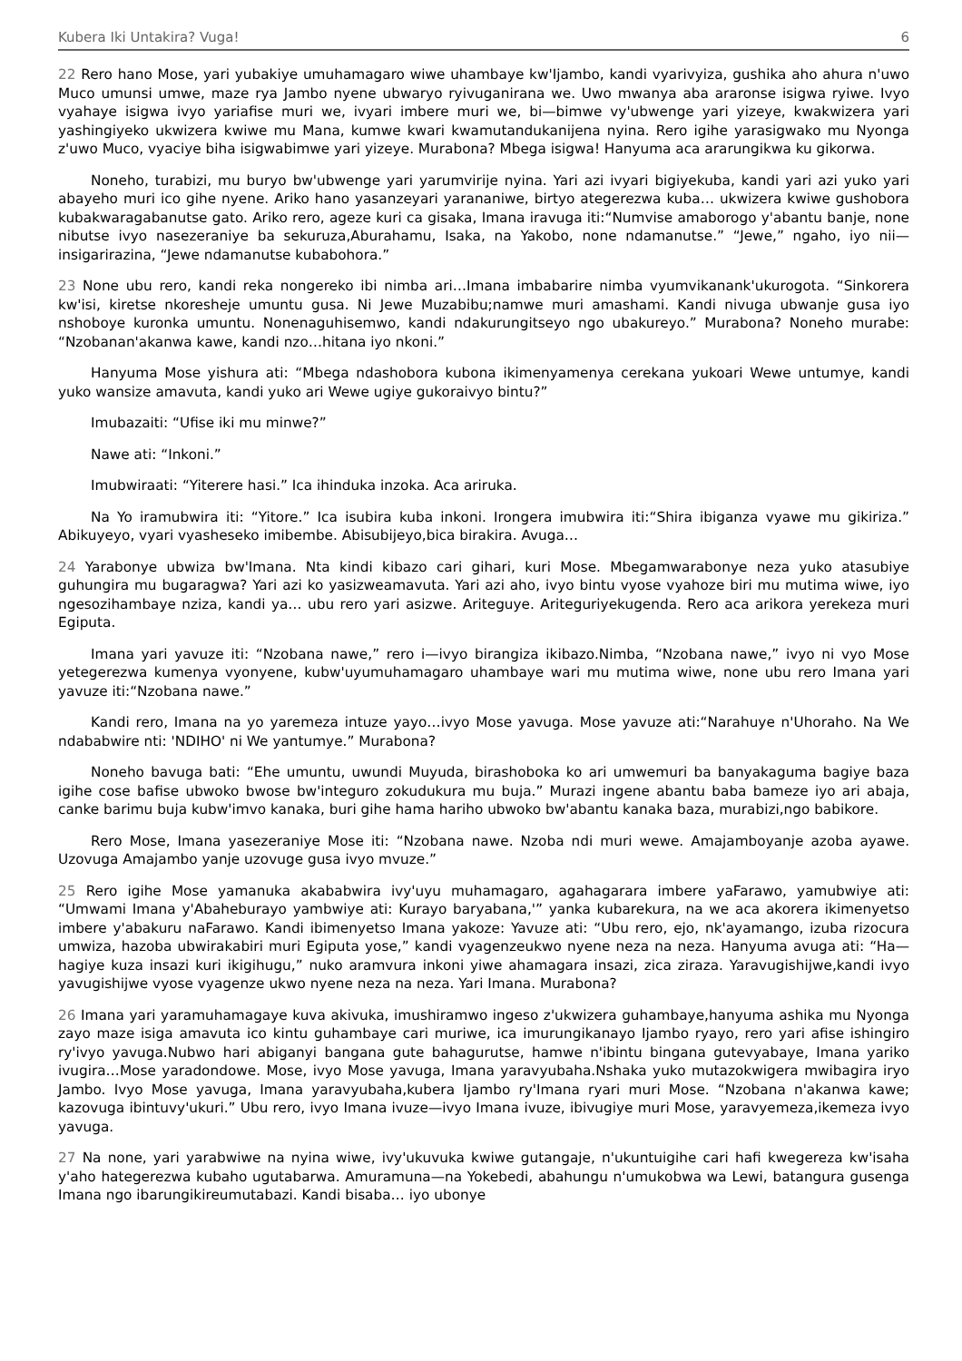Kubera Iki Untakira? Vuga! 6
22 Rero hano Mose, yari yubakiye umuhamagaro wiwe uhambaye kw'Ijambo, kandi vyarivyiza, gushika aho ahura n'uwo Muco umunsi umwe, maze rya Jambo nyene ubwaryo ryivuganirana we. Uwo mwanya aba araronse isigwa ryiwe. Ivyo vyahaye isigwa ivyo yariafise muri we, ivyari imbere muri we, bi—bimwe vy'ubwenge yari yizeye, kwakwizera yari yashingiyeko ukwizera kwiwe mu Mana, kumwe kwari kwamutandukanijena nyina. Rero igihe yarasigwako mu Nyonga z'uwo Muco, vyaciye biha isigwabimwe yari yizeye. Murabona? Mbega isigwa! Hanyuma aca ararungikwa ku gikorwa.
Noneho, turabizi, mu buryo bw'ubwenge yari yarumvirije nyina. Yari azi ivyari bigiyekuba, kandi yari azi yuko yari abayeho muri ico gihe nyene. Ariko hano yasanzeyari yarananiwe, birtyo ategerezwa kuba… ukwizera kwiwe gushobora kubakwaragabanutse gato. Ariko rero, ageze kuri ca gisaka, Imana iravuga iti:“Numvise amaborogo y'abantu banje, none nibutse ivyo nasezeraniye ba sekuruza,Aburahamu, Isaka, na Yakobo, none ndamanutse.” “Jewe,” ngaho, iyo nii—insigarirazina, “Jewe ndamanutse kubabohora.”
23 None ubu rero, kandi reka nongereko ibi nimba ari…Imana imbabarire nimba vyumvikanank'ukurogota. “Sinkorera kw'isi, kiretse nkoresheje umuntu gusa. Ni Jewe Muzabibu;namwe muri amashami. Kandi nivuga ubwanje gusa iyo nshoboye kuronka umuntu. Nonenaguhisemwo, kandi ndakurungitseyo ngo ubakureyo.” Murabona? Noneho murabe: “Nzobanan'akanwa kawe, kandi nzo…hitana iyo nkoni.”
Hanyuma Mose yishura ati: “Mbega ndashobora kubona ikimenyamenya cerekana yukoari Wewe untumye, kandi yuko wansize amavuta, kandi yuko ari Wewe ugiye gukoraivyo bintu?”
Imubazaiti: “Ufise iki mu minwe?”
Nawe ati: “Inkoni.”
Imubwiraati: “Yiterere hasi.” Ica ihinduka inzoka. Aca ariruka.
Na Yo iramubwira iti: “Yitore.” Ica isubira kuba inkoni. Irongera imubwira iti:“Shira ibiganza vyawe mu gikiriza.” Abikuyeyo, vyari vyasheseko imibembe. Abisubijeyo,bica birakira. Avuga…
24 Yarabonye ubwiza bw'Imana. Nta kindi kibazo cari gihari, kuri Mose. Mbegamwarabonye neza yuko atasubiye guhungira mu bugaragwa? Yari azi ko yasizweamavuta. Yari azi aho, ivyo bintu vyose vyahoze biri mu mutima wiwe, iyo ngesozihambaye nziza, kandi ya… ubu rero yari asizwe. Ariteguye. Ariteguriyekugenda. Rero aca arikora yerekeza muri Egiputa.
Imana yari yavuze iti: “Nzobana nawe,” rero i—ivyo birangiza ikibazo.Nimba, “Nzobana nawe,” ivyo ni vyo Mose yetegerezwa kumenya vyonyene, kubw'uyumuhamagaro uhambaye wari mu mutima wiwe, none ubu rero Imana yari yavuze iti:“Nzobana nawe.”
Kandi rero, Imana na yo yaremeza intuze yayo…ivyo Mose yavuga. Mose yavuze ati:“Narahuye n'Uhoraho. Na We ndababwire nti: 'NDIHO' ni We yantumye.” Murabona?
Noneho bavuga bati: “Ehe umuntu, uwundi Muyuda, birashoboka ko ari umwemuri ba banyakaguma bagiye baza igihe cose bafise ubwoko bwose bw'integuro zokudukura mu buja.” Murazi ingene abantu baba bameze iyo ari abaja, canke barimu buja kubw'imvo kanaka, buri gihe hama hariho ubwoko bw'abantu kanaka baza, murabizi,ngo babikore.
Rero Mose, Imana yasezeraniye Mose iti: “Nzobana nawe. Nzoba ndi muri wewe. Amajamboyanje azoba ayawe. Uzovuga Amajambo yanje uzovuge gusa ivyo mvuze.”
25 Rero igihe Mose yamanuka akababwira ivy'uyu muhamagaro, agahagarara imbere yaFarawo, yamubwiye ati: “Umwami Imana y'Abaheburayo yambwiye ati: Kurayo baryabana,'” yanka kubarekura, na we aca akorera ikimenyetso imbere y'abakuru naFarawo. Kandi ibimenyetso Imana yakoze: Yavuze ati: “Ubu rero, ejo, nk'ayamango, izuba rizocura umwiza, hazoba ubwirakabiri muri Egiputa yose,” kandi vyagenzeukwo nyene neza na neza. Hanyuma avuga ati: “Ha—hagiye kuza insazi kuri ikigihugu,” nuko aramvura inkoni yiwe ahamagara insazi, zica ziraza. Yaravugishijwe,kandi ivyo yavugishijwe vyose vyagenze ukwo nyene neza na neza. Yari Imana. Murabona?
26 Imana yari yaramuhamagaye kuva akivuka, imushiramwo ingeso z'ukwizera guhambaye,hanyuma ashika mu Nyonga zayo maze isiga amavuta ico kintu guhambaye cari muriwe, ica imurungikanayo Ijambo ryayo, rero yari afise ishingiro ry'ivyo yavuga.Nubwo hari abiganyi bangana gute bahagurutse, hamwe n'ibintu bingana gutevyabaye, Imana yariko ivugira…Mose yaradondowe. Mose, ivyo Mose yavuga, Imana yaravyubaha.Nshaka yuko mutazokwigera mwibagira iryo Jambo. Ivyo Mose yavuga, Imana yaravyubaha,kubera Ijambo ry'Imana ryari muri Mose. “Nzobana n'akanwa kawe; kazovuga ibintuvy'ukuri.” Ubu rero, ivyo Imana ivuze—ivyo Imana ivuze, ibivugiye muri Mose, yaravyemeza,ikemeza ivyo yavuga.
27 Na none, yari yarabwiwe na nyina wiwe, ivy'ukuvuka kwiwe gutangaje, n'ukuntuigihe cari hafi kwegereza kw'isaha y'aho hategerezwa kubaho ugutabarwa. Amuramuna—na Yokebedi, abahungu n'umukobwa wa Lewi, batangura gusenga Imana ngo ibarungikireumutabazi. Kandi bisaba… iyo ubonye